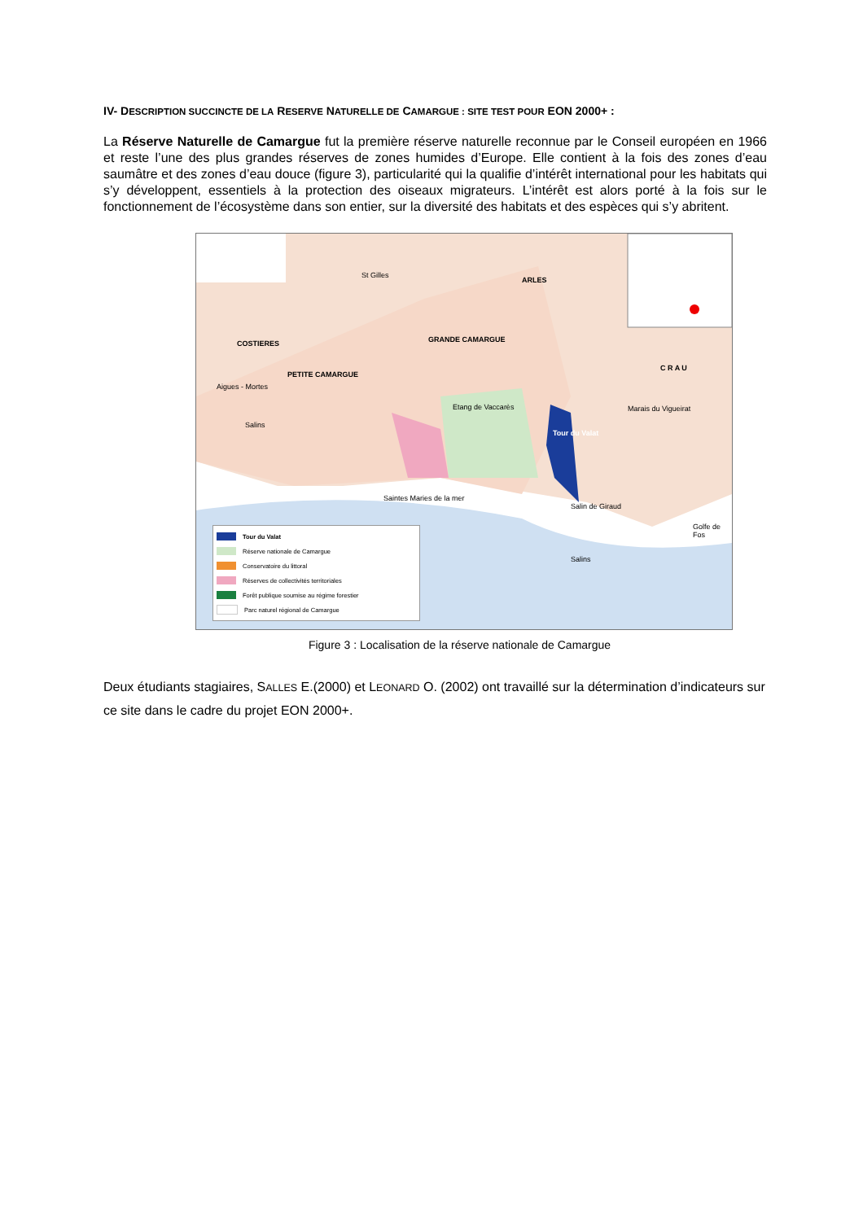IV- DESCRIPTION SUCCINCTE DE LA RESERVE NATURELLE DE CAMARGUE : SITE TEST POUR EON 2000+ :
La Réserve Naturelle de Camargue fut la première réserve naturelle reconnue par le Conseil européen en 1966 et reste l’une des plus grandes réserves de zones humides d’Europe. Elle contient à la fois des zones d’eau saumâtre et des zones d’eau douce (figure 3), particularité qui la qualifie d’intérêt international pour les habitats qui s’y développent, essentiels à la protection des oiseaux migrateurs. L’intérêt est alors porté à la fois sur le fonctionnement de l’écosystème dans son entier, sur la diversité des habitats et des espèces qui s’y abritent.
ARLES
St Gilles
GRANDE CAMARGUE
PETITE CAMARGUE
C R A U
COSTIERES
Aigues - Mortes
Salins
Etang de Vaccarès
Tour du Valat
Marais du Vigueirat
Saintes Maries de la mer
Salin de Giraud
Golfe de Fos
Salins
Tour du Valat
Réserve nationale de Camargue
Conservatoire du littoral
Réserves de collectivités territoriales
Forêt publique soumise au régime forestier
Parc naturel régional de Camargue
Figure 3 : Localisation de la réserve nationale de Camargue
Deux étudiants stagiaires, SALLES E.(2000) et LEONARD O. (2002) ont travaillé sur la détermination d’indicateurs sur ce site dans le cadre du projet EON 2000+.